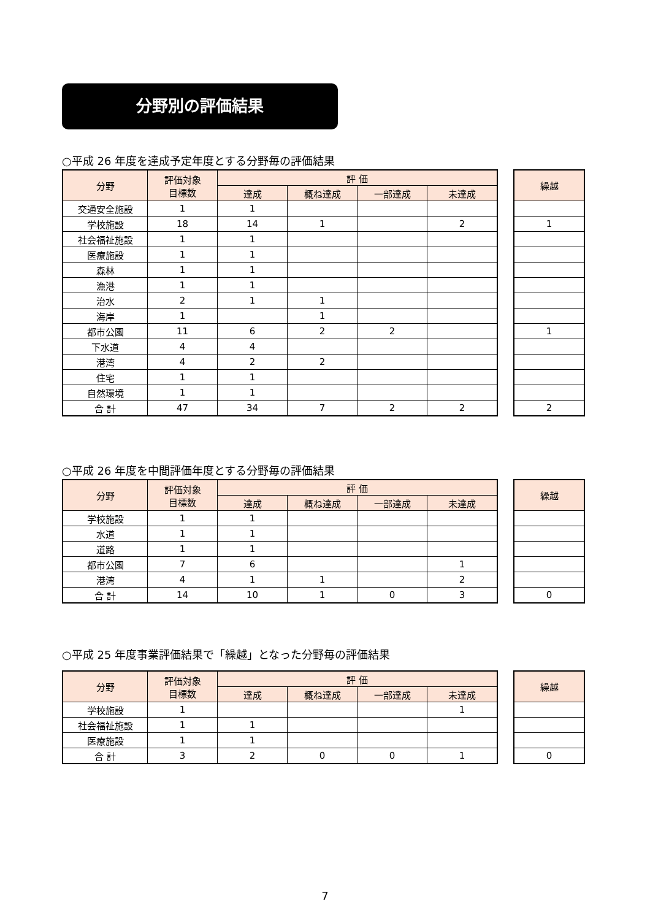分野別の評価結果
○平成 26 年度を達成予定年度とする分野毎の評価結果
| 分野 | 評価対象 目標数 | 評 価 | | | |
| --- | --- | --- | --- | --- | --- |
| | | 達成 | 概ね達成 | 一部達成 | 未達成 |
| 交通安全施設 | 1 | 1 | | | |
| 学校施設 | 18 | 14 | 1 | | 2 |
| 社会福祉施設 | 1 | 1 | | | |
| 医療施設 | 1 | 1 | | | |
| 森林 | 1 | 1 | | | |
| 漁港 | 1 | 1 | | | |
| 治水 | 2 | 1 | 1 | | |
| 海岸 | 1 | | 1 | | |
| 都市公園 | 11 | 6 | 2 | 2 | |
| 下水道 | 4 | 4 | | | |
| 港湾 | 4 | 2 | 2 | | |
| 住宅 | 1 | 1 | | | |
| 自然環境 | 1 | 1 | | | |
| 合 計 | 47 | 34 | 7 | 2 | 2 |
| 繰越 |
| --- |
| 1 |
| 1 |
| 2 |
○平成 26 年度を中間評価年度とする分野毎の評価結果
| 分野 | 評価対象 目標数 | 評 価 | | | |
| --- | --- | --- | --- | --- | --- |
| | | 達成 | 概ね達成 | 一部達成 | 未達成 |
| 学校施設 | 1 | 1 | | | |
| 水道 | 1 | 1 | | | |
| 道路 | 1 | 1 | | | |
| 都市公園 | 7 | 6 | | | 1 |
| 港湾 | 4 | 1 | 1 | | 2 |
| 合 計 | 14 | 10 | 1 | 0 | 3 |
| 繰越 |
| --- |
| 0 |
○平成 25 年度事業評価結果で「繰越」となった分野毎の評価結果
| 分野 | 評価対象 目標数 | 評 価 | | | |
| --- | --- | --- | --- | --- | --- |
| | | 達成 | 概ね達成 | 一部達成 | 未達成 |
| 学校施設 | 1 | | | | 1 |
| 社会福祉施設 | 1 | 1 | | | |
| 医療施設 | 1 | 1 | | | |
| 合 計 | 3 | 2 | 0 | 0 | 1 |
| 繰越 |
| --- |
| 0 |
7